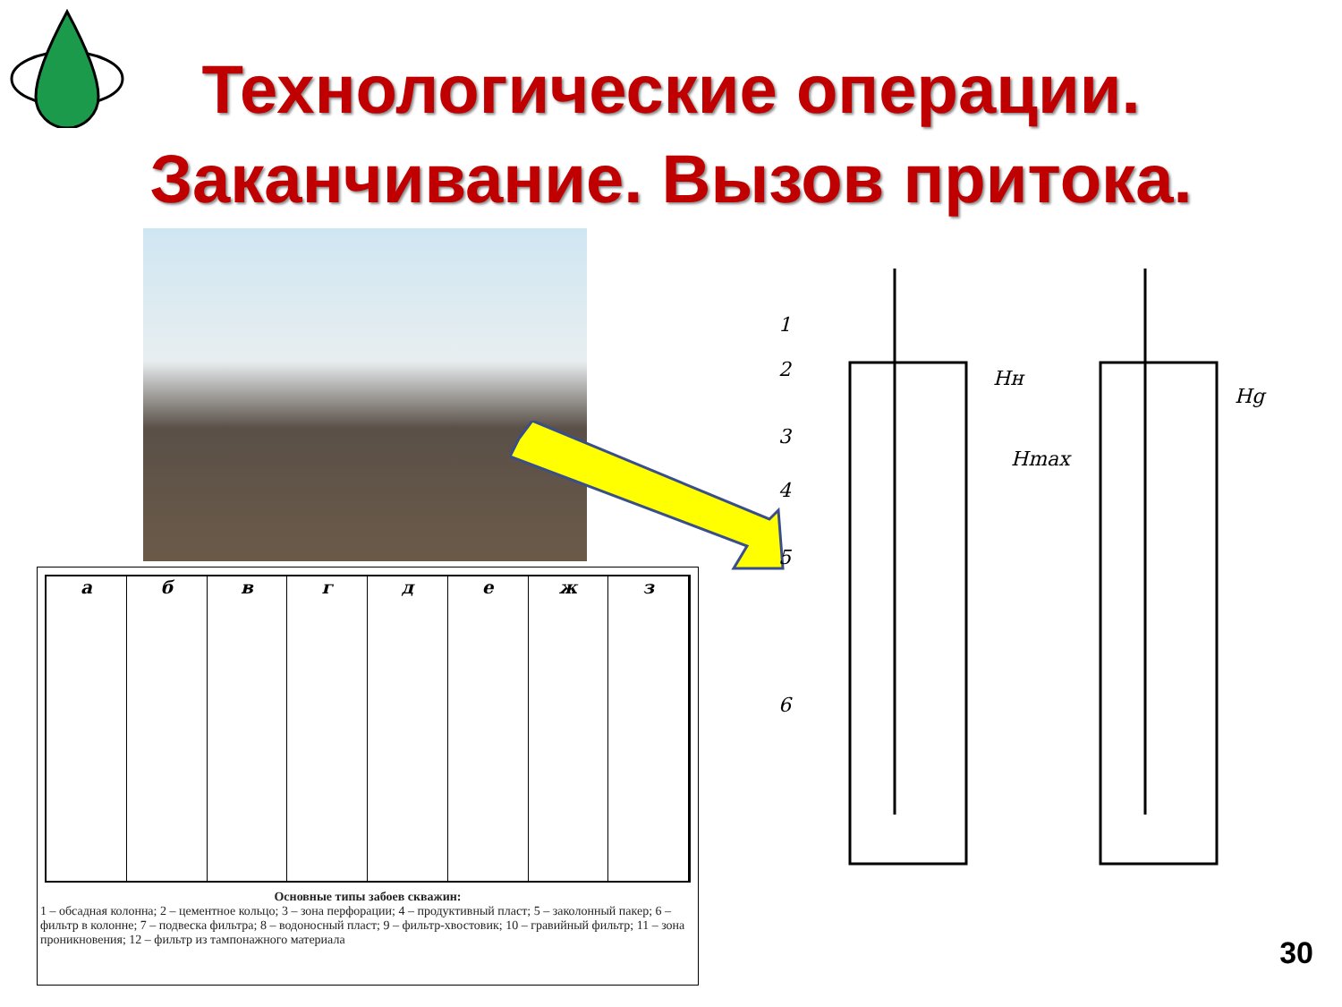Технологические операции. Заканчивание. Вызов притока.
а б в г д е ж з
Основные типы забоев скважин:
1 – обсадная колонна; 2 – цементное кольцо; 3 – зона перфорации; 4 – продуктивный пласт; 5 – заколонный пакер; 6 – фильтр в колонне; 7 – подвеска фильтра; 8 – водоносный пласт; 9 – фильтр-хвостовик; 10 – гравийный фильтр; 11 – зона проникновения; 12 – фильтр из тампонажного материала
1
2
3
4
5
6
Hн
Hmax
Hg
30